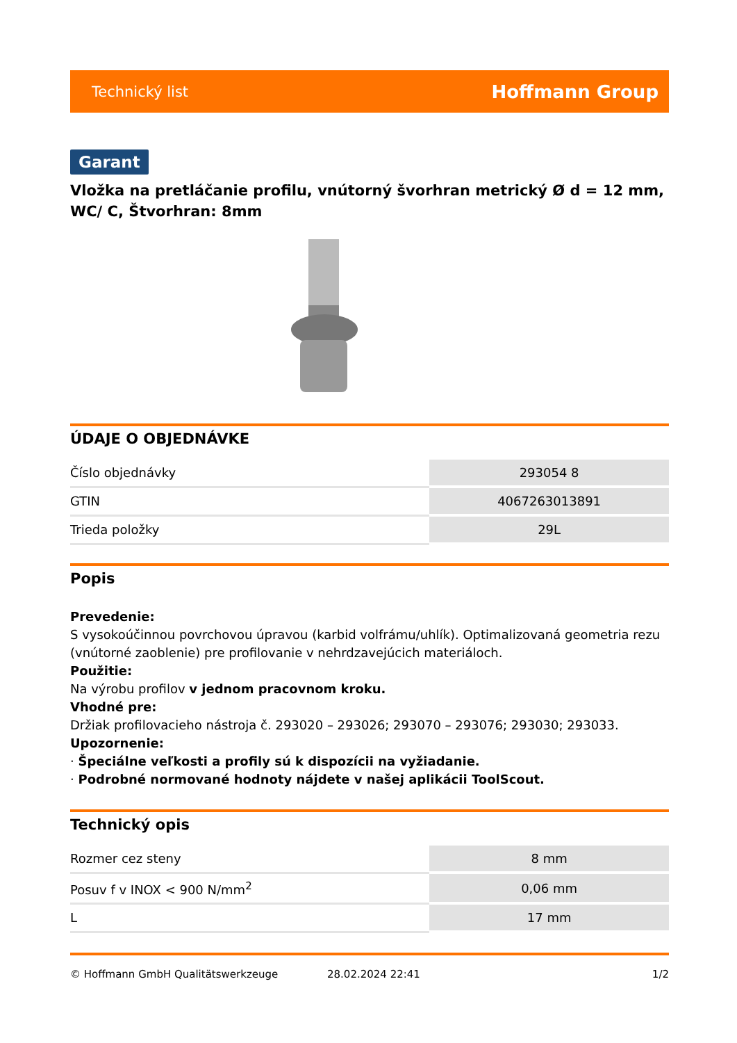Technický list Hoffmann Group
Garant
Vložka na pretláčanie profilu, vnútorný švorhran metrický Ø d = 12 mm, WC/ C, Štvorhran: 8mm
ÚDAJE O OBJEDNÁVKE
| Číslo objednávky | 293054 8 |
| GTIN | 4067263013891 |
| Trieda položky | 29L |
Popis
Prevedenie:
S vysokoúčinnou povrchovou úpravou (karbid volfrámu/uhlík). Optimalizovaná geometria rezu (vnútorné zaoblenie) pre profilovanie v nehrdzavejúcich materiáloch.
Použitie:
Na výrobu profilov v jednom pracovnom kroku.
Vhodné pre:
Držiak profilovacieho nástroja č. 293020 – 293026; 293070 – 293076; 293030; 293033.
Upozornenie:
· Špeciálne veľkosti a profily sú k dispozícii na vyžiadanie.
· Podrobné normované hodnoty nájdete v našej aplikácii ToolScout.
Technický opis
| Rozmer cez steny | 8 mm |
| Posuv f v INOX < 900 N/mm<sup>2</sup> | 0,06 mm |
| L | 17 mm |
© Hoffmann GmbH Qualitätswerkzeuge 28.02.2024 22:41 1/2